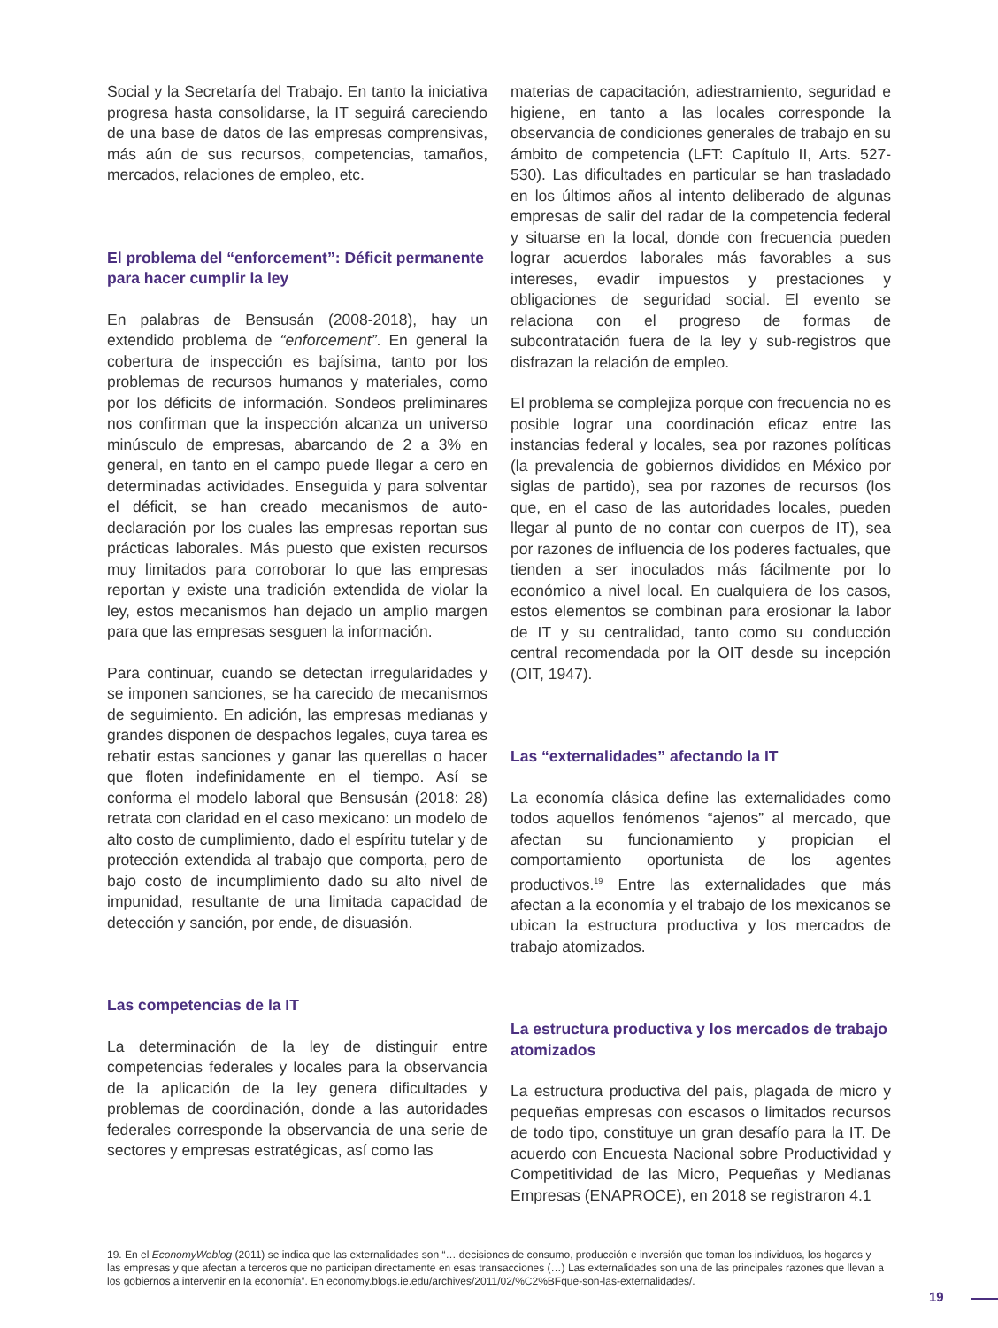Social y la Secretaría del Trabajo. En tanto la iniciativa progresa hasta consolidarse, la IT seguirá careciendo de una base de datos de las empresas comprensivas, más aún de sus recursos, competencias, tamaños, mercados, relaciones de empleo, etc.
El problema del “enforcement”: Déficit permanente para hacer cumplir la ley
En palabras de Bensusán (2008-2018), hay un extendido problema de “enforcement”. En general la cobertura de inspección es bajísima, tanto por los problemas de recursos humanos y materiales, como por los déficits de información. Sondeos preliminares nos confirman que la inspección alcanza un universo minúsculo de empresas, abarcando de 2 a 3% en general, en tanto en el campo puede llegar a cero en determinadas actividades. Enseguida y para solventar el déficit, se han creado mecanismos de auto-declaración por los cuales las empresas reportan sus prácticas laborales. Más puesto que existen recursos muy limitados para corroborar lo que las empresas reportan y existe una tradición extendida de violar la ley, estos mecanismos han dejado un amplio margen para que las empresas sesguen la información.
Para continuar, cuando se detectan irregularidades y se imponen sanciones, se ha carecido de mecanismos de seguimiento. En adición, las empresas medianas y grandes disponen de despachos legales, cuya tarea es rebatir estas sanciones y ganar las querellas o hacer que floten indefinidamente en el tiempo. Así se conforma el modelo laboral que Bensusán (2018: 28) retrata con claridad en el caso mexicano: un modelo de alto costo de cumplimiento, dado el espíritu tutelar y de protección extendida al trabajo que comporta, pero de bajo costo de incumplimiento dado su alto nivel de impunidad, resultante de una limitada capacidad de detección y sanción, por ende, de disuasión.
Las competencias de la IT
La determinación de la ley de distinguir entre competencias federales y locales para la observancia de la aplicación de la ley genera dificultades y problemas de coordinación, donde a las autoridades federales corresponde la observancia de una serie de sectores y empresas estratégicas, así como las
materias de capacitación, adiestramiento, seguridad e higiene, en tanto a las locales corresponde la observancia de condiciones generales de trabajo en su ámbito de competencia (LFT: Capítulo II, Arts. 527-530). Las dificultades en particular se han trasladado en los últimos años al intento deliberado de algunas empresas de salir del radar de la competencia federal y situarse en la local, donde con frecuencia pueden lograr acuerdos laborales más favorables a sus intereses, evadir impuestos y prestaciones y obligaciones de seguridad social. El evento se relaciona con el progreso de formas de subcontratación fuera de la ley y sub-registros que disfrazan la relación de empleo.
El problema se complejiza porque con frecuencia no es posible lograr una coordinación eficaz entre las instancias federal y locales, sea por razones políticas (la prevalencia de gobiernos divididos en México por siglas de partido), sea por razones de recursos (los que, en el caso de las autoridades locales, pueden llegar al punto de no contar con cuerpos de IT), sea por razones de influencia de los poderes factuales, que tienden a ser inoculados más fácilmente por lo económico a nivel local. En cualquiera de los casos, estos elementos se combinan para erosionar la labor de IT y su centralidad, tanto como su conducción central recomendada por la OIT desde su incepción (OIT, 1947).
Las “externalidades” afectando la IT
La economía clásica define las externalidades como todos aquellos fenómenos “ajenos” al mercado, que afectan su funcionamiento y propician el comportamiento oportunista de los agentes productivos.<sup>19</sup> Entre las externalidades que más afectan a la economía y el trabajo de los mexicanos se ubican la estructura productiva y los mercados de trabajo atomizados.
La estructura productiva y los mercados de trabajo atomizados
La estructura productiva del país, plagada de micro y pequeñas empresas con escasos o limitados recursos de todo tipo, constituye un gran desafío para la IT. De acuerdo con Encuesta Nacional sobre Productividad y Competitividad de las Micro, Pequeñas y Medianas Empresas (ENAPROCE), en 2018 se registraron 4.1
19. En el EconomyWeblog (2011) se indica que las externalidades son “… decisiones de consumo, producción e inversión que toman los individuos, los hogares y las empresas y que afectan a terceros que no participan directamente en esas transacciones (…) Las externalidades son una de las principales razones que llevan a los gobiernos a intervenir en la economía”. En economy.blogs.ie.edu/archives/2011/02/%C2%BFque-son-las-externalidades/.
19